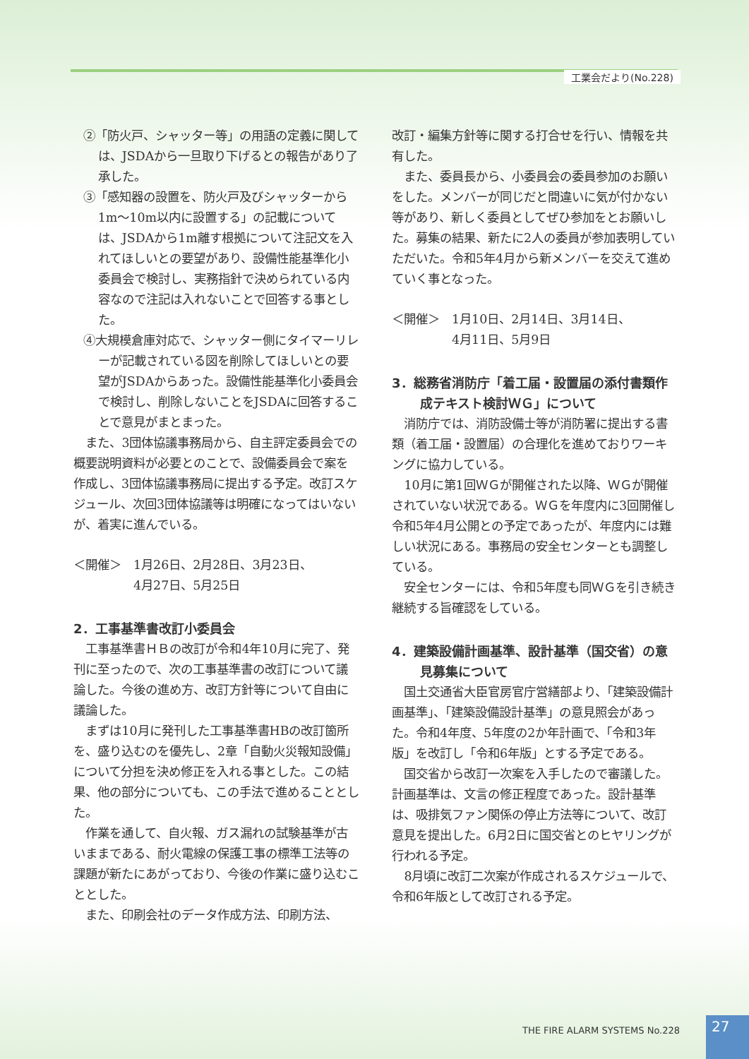工業会だより(No.228)
②「防火戸、シャッター等」の用語の定義に関しては、JSDAから一旦取り下げるとの報告があり了承した。
③「感知器の設置を、防火戸及びシャッターから1m～10m以内に設置する」の記載については、JSDAから1m離す根拠について注記文を入れてほしいとの要望があり、設備性能基準化小委員会で検討し、実務指針で決められている内容なので注記は入れないことで回答する事とした。
④大規模倉庫対応で、シャッター側にタイマーリレーが記載されている図を削除してほしいとの要望がJSDAからあった。設備性能基準化小委員会で検討し、削除しないことをJSDAに回答することで意見がまとまった。
また、3団体協議事務局から、自主評定委員会での概要説明資料が必要とのことで、設備委員会で案を作成し、3団体協議事務局に提出する予定。改訂スケジュール、次回3団体協議等は明確になってはいないが、着実に進んでいる。
＜開催＞　1月26日、2月28日、3月23日、
　　　　　4月27日、5月25日
2．工事基準書改訂小委員会
工事基準書ＨＢの改訂が令和4年10月に完了、発刊に至ったので、次の工事基準書の改訂について議論した。今後の進め方、改訂方針等について自由に議論した。
まずは10月に発刊した工事基準書HBの改訂箇所を、盛り込むのを優先し、2章「自動火災報知設備」について分担を決め修正を入れる事とした。この結果、他の部分についても、この手法で進めることとした。
作業を通して、自火報、ガス漏れの試験基準が古いままである、耐火電線の保護工事の標準工法等の課題が新たにあがっており、今後の作業に盛り込むこととした。
また、印刷会社のデータ作成方法、印刷方法、
改訂・編集方針等に関する打合せを行い、情報を共有した。
また、委員長から、小委員会の委員参加のお願いをした。メンバーが同じだと間違いに気が付かない等があり、新しく委員としてぜひ参加をとお願いした。募集の結果、新たに2人の委員が参加表明していただいた。令和5年4月から新メンバーを交えて進めていく事となった。
＜開催＞　1月10日、2月14日、3月14日、
　　　　　4月11日、5月9日
3．総務省消防庁「着工届・設置届の添付書類作成テキスト検討ＷＧ」について
消防庁では、消防設備士等が消防署に提出する書類（着工届・設置届）の合理化を進めておりワーキングに協力している。
10月に第1回ＷＧが開催された以降、ＷＧが開催されていない状況である。ＷＧを年度内に3回開催し令和5年4月公開との予定であったが、年度内には難しい状況にある。事務局の安全センターとも調整している。
安全センターには、令和5年度も同ＷＧを引き続き継続する旨確認をしている。
4．建築設備計画基準、設計基準（国交省）の意見募集について
国土交通省大臣官房官庁営繕部より、「建築設備計画基準」、「建築設備設計基準」の意見照会があった。令和4年度、5年度の2か年計画で、「令和3年版」を改訂し「令和6年版」とする予定である。
国交省から改訂一次案を入手したので審議した。計画基準は、文言の修正程度であった。設計基準は、吸排気ファン関係の停止方法等について、改訂意見を提出した。6月2日に国交省とのヒヤリングが行われる予定。
8月頃に改訂二次案が作成されるスケジュールで、令和6年版として改訂される予定。
THE FIRE ALARM SYSTEMS No.228 27